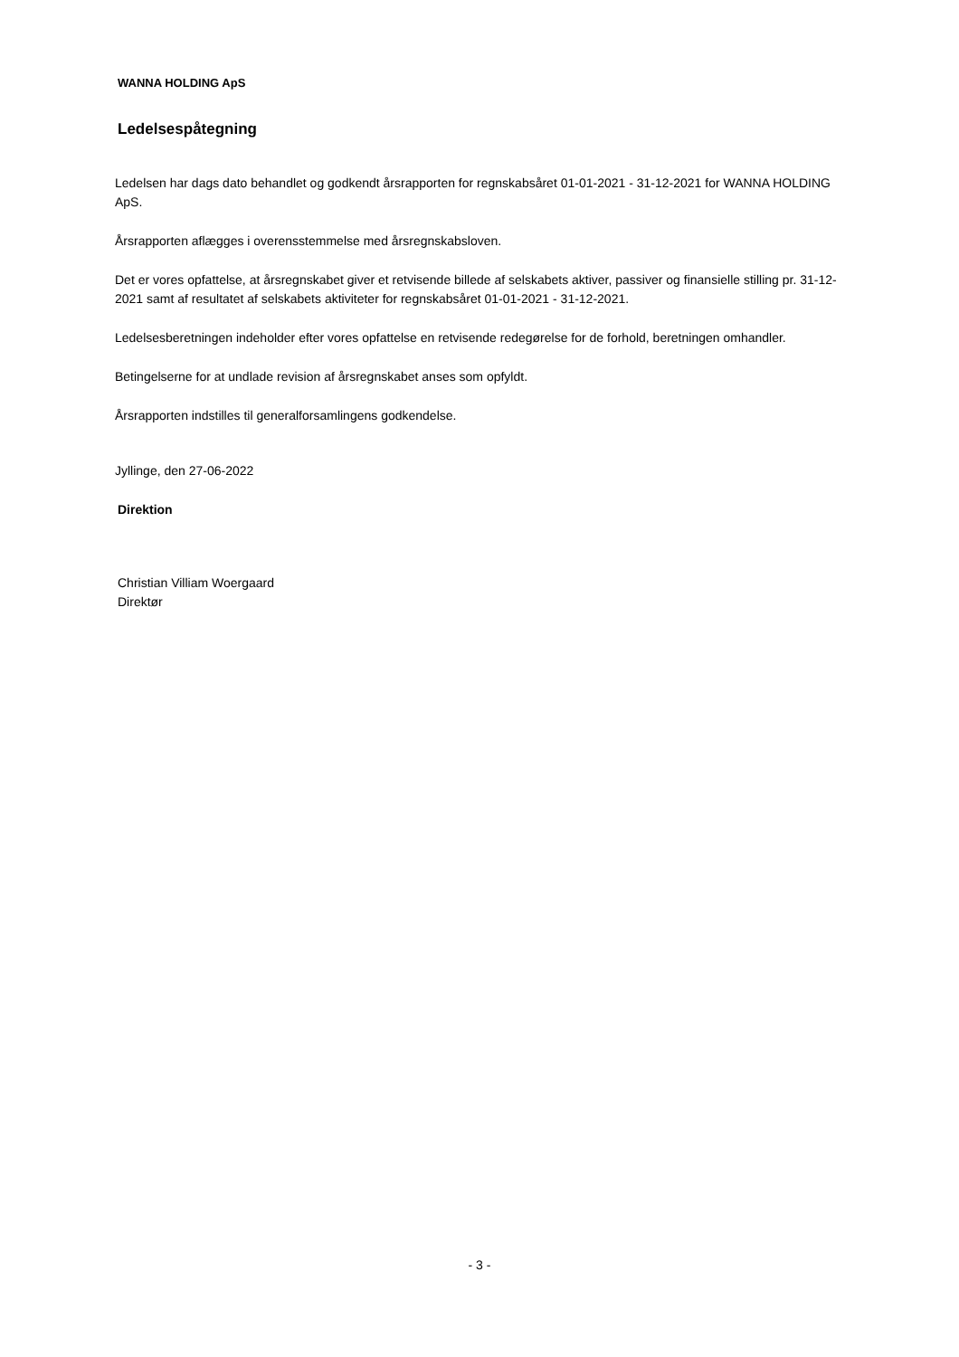WANNA HOLDING ApS
Ledelsespåtegning
Ledelsen har dags dato behandlet og godkendt årsrapporten for regnskabsåret 01-01-2021 - 31-12-2021 for WANNA HOLDING ApS.
Årsrapporten aflægges i overensstemmelse med årsregnskabsloven.
Det er vores opfattelse, at årsregnskabet giver et retvisende billede af selskabets aktiver, passiver og finansielle stilling pr. 31-12-2021 samt af resultatet af selskabets aktiviteter for regnskabsåret 01-01-2021 - 31-12-2021.
Ledelsesberetningen indeholder efter vores opfattelse en retvisende redegørelse for de forhold, beretningen omhandler.
Betingelserne for at undlade revision af årsregnskabet anses som opfyldt.
Årsrapporten indstilles til generalforsamlingens godkendelse.
Jyllinge, den 27-06-2022
Direktion
Christian Villiam Woergaard
Direktør
- 3 -